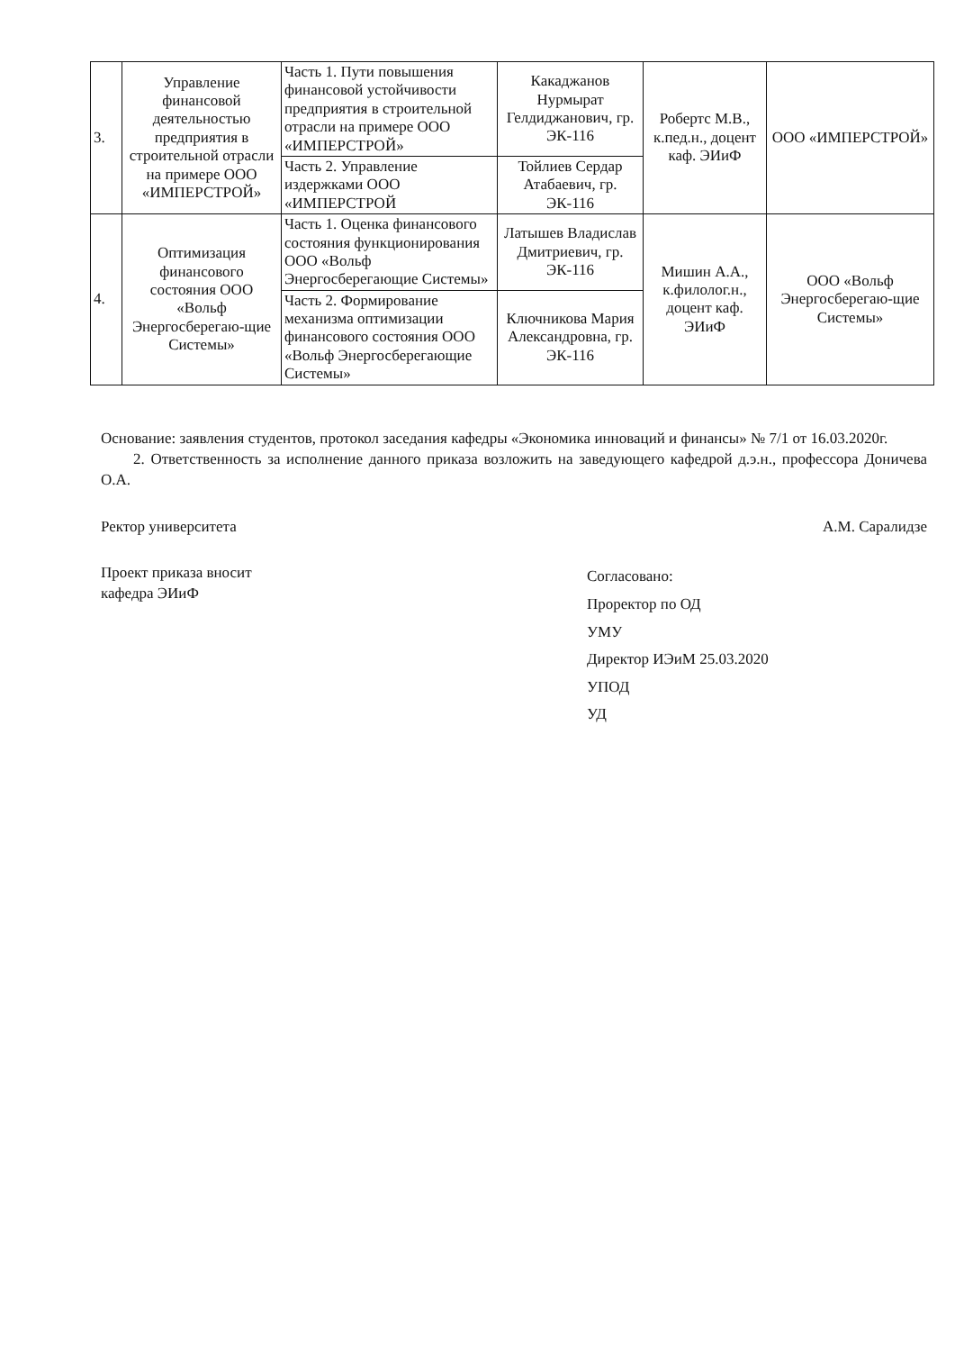| 3. | Управление финансовой деятельностью предприятия в строительной отрасли на примере ООО «ИМПЕРСТРОЙ» | Часть 1. Пути повышения финансовой устойчивости предприятия в строительной отрасли на примере ООО «ИМПЕРСТРОЙ» | Какаджанов Нурмырат Гелдиджанович, гр. ЭК-116 | Робертс М.В., к.пед.н., доцент каф. ЭИиФ | ООО «ИМПЕРСТРОЙ» |
| | | Часть 2. Управление издержками ООО «ИМПЕРСТРОЙ | Тойлиев Сердар Атабаевич, гр. ЭК-116 | | |
| 4. | Оптимизация финансового состояния ООО «Вольф Энергосберегаю-щие Системы» | Часть 1. Оценка финансового состояния функционирования ООО «Вольф Энергосберегающие Системы» | Латышев Владислав Дмитриевич, гр. ЭК-116 | Мишин А.А., к.филолог.н., доцент каф. ЭИиФ | ООО «Вольф Энергосберегаю-щие Системы» |
| | | Часть 2. Формирование механизма оптимизации финансового состояния ООО «Вольф Энергосберегающие Системы» | Ключникова Мария Александровна, гр. ЭК-116 | | |
Основание: заявления студентов, протокол заседания кафедры «Экономика инноваций и финансы» № 7/1 от 16.03.2020г.
2. Ответственность за исполнение данного приказа возложить на заведующего кафедрой д.э.н., профессора Доничева О.А.
Ректор университета А.М. Саралидзе
Проект приказа вносит
кафедра ЭИиФ
Согласовано:
Проректор по ОД
УМУ
Директор ИЭиМ 25.03.2020
УПОД
УД